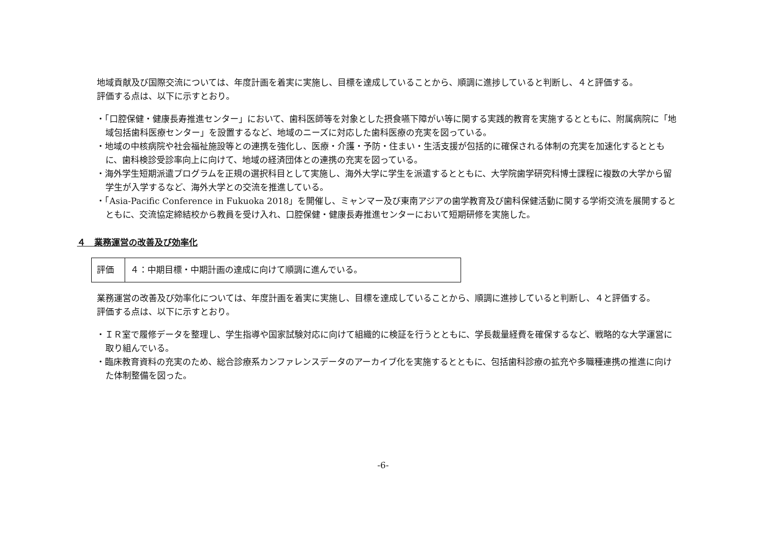地域貢献及び国際交流については、年度計画を着実に実施し、目標を達成していることから、順調に進捗していると判断し、４と評価する。
評価する点は、以下に示すとおり。
・「口腔保健・健康長寿推進センター」において、歯科医師等を対象とした摂食嚥下障がい等に関する実践的教育を実施するとともに、附属病院に「地域包括歯科医療センター」を設置するなど、地域のニーズに対応した歯科医療の充実を図っている。
・地域の中核病院や社会福祉施設等との連携を強化し、医療・介護・予防・住まい・生活支援が包括的に確保される体制の充実を加速化するとともに、歯科検診受診率向上に向けて、地域の経済団体との連携の充実を図っている。
・海外学生短期派遣プログラムを正規の選択科目として実施し、海外大学に学生を派遣するとともに、大学院歯学研究科博士課程に複数の大学から留学生が入学するなど、海外大学との交流を推進している。
・「Asia-Pacific Conference in Fukuoka 2018」を開催し、ミャンマー及び東南アジアの歯学教育及び歯科保健活動に関する学術交流を展開するとともに、交流協定締結校から教員を受け入れ、口腔保健・健康長寿推進センターにおいて短期研修を実施した。
４　業務運営の改善及び効率化
| 評価 | ４：中期目標・中期計画の達成に向けて順調に進んでいる。 |
業務運営の改善及び効率化については、年度計画を着実に実施し、目標を達成していることから、順調に進捗していると判断し、４と評価する。
評価する点は、以下に示すとおり。
・ＩＲ室で履修データを整理し、学生指導や国家試験対応に向けて組織的に検証を行うとともに、学長裁量経費を確保するなど、戦略的な大学運営に取り組んでいる。
・臨床教育資料の充実のため、総合診療系カンファレンスデータのアーカイブ化を実施するとともに、包括歯科診療の拡充や多職種連携の推進に向けた体制整備を図った。
-6-